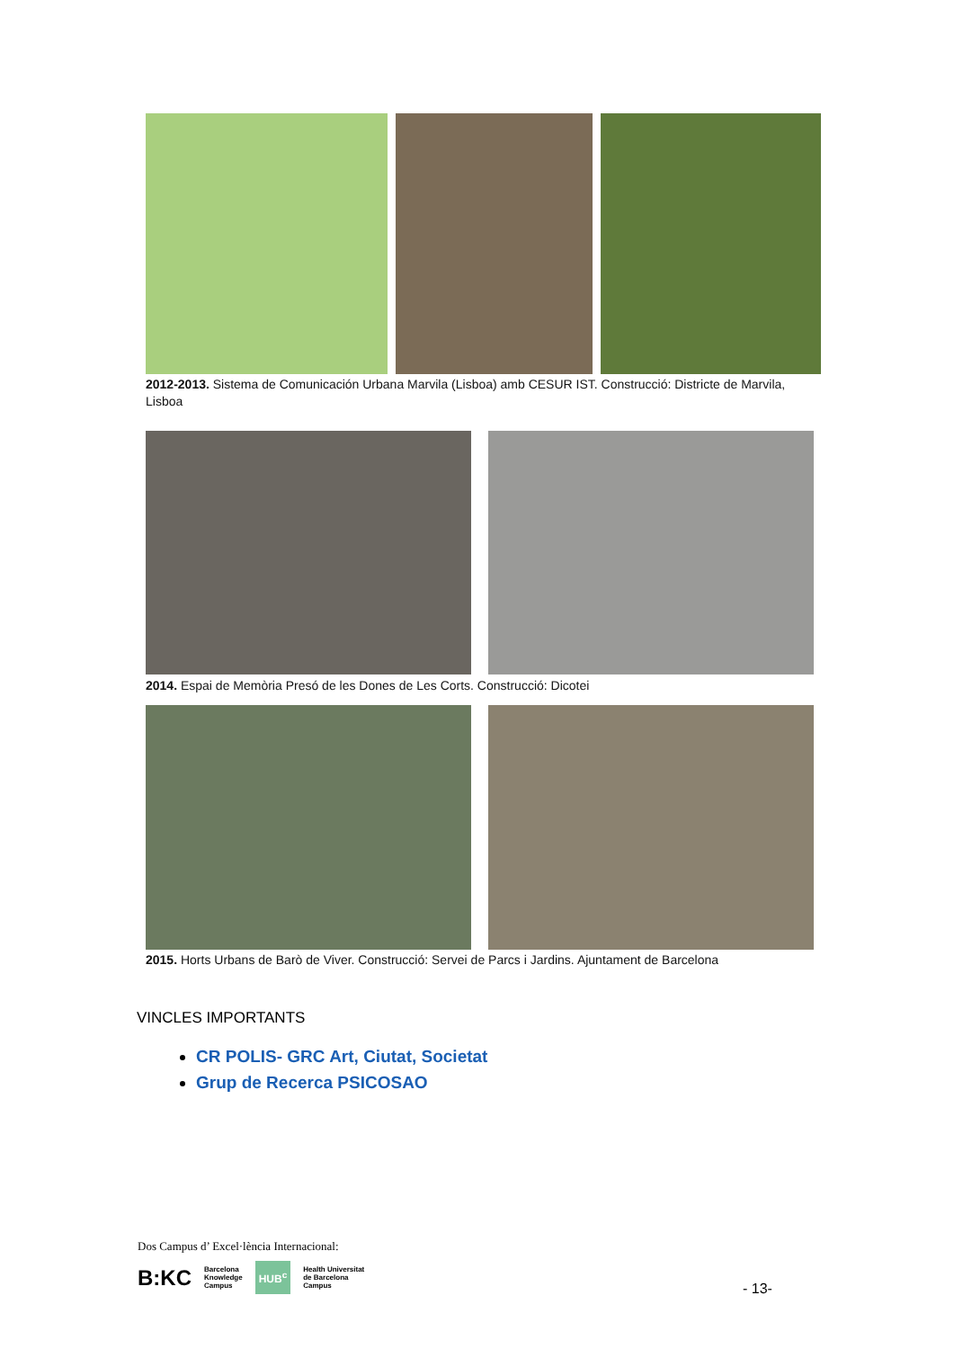2012-2013. Sistema de Comunicación Urbana Marvila (Lisboa) amb CESUR IST. Construcció: Districte de Marvila, Lisboa
2014. Espai de Memòria Presó de les Dones de Les Corts. Construcció: Dicotei
2015. Horts Urbans de Barò de Viver. Construcció: Servei de Parcs i Jardins. Ajuntament de Barcelona
VINCLES IMPORTANTS
CR POLIS- GRC Art, Ciutat, Societat
Grup de Recerca PSICOSAO
Dos Campus d’ Excel·lència Internacional:
B:KC Barcelona
Knowledge
Campus HUB<sup>c</sup> Health Universitat
de Barcelona
Campus
- 13-